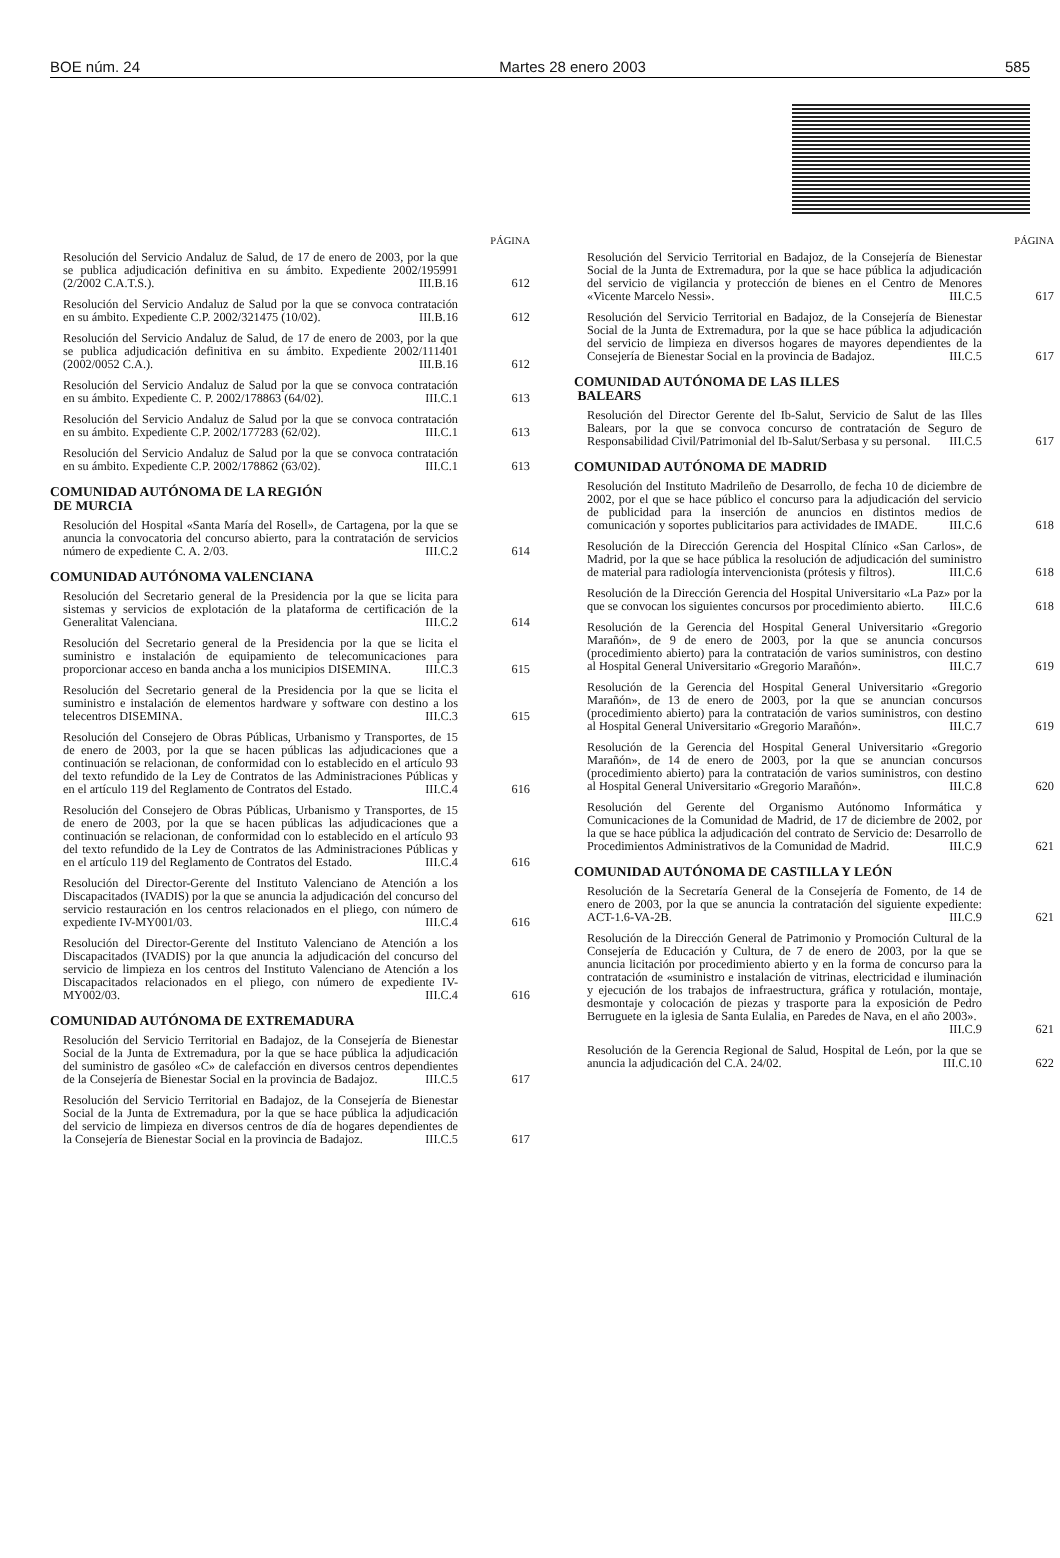BOE núm. 24 Martes 28 enero 2003 585
PÁGINA
Resolución del Servicio Andaluz de Salud, de 17 de enero de 2003, por la que se publica adjudicación definitiva en su ámbito. Expediente 2002/195991 (2/2002 C.A.T.S.). III.B.16
612
Resolución del Servicio Andaluz de Salud por la que se convoca contratación en su ámbito. Expediente C.P. 2002/321475 (10/02). III.B.16
612
Resolución del Servicio Andaluz de Salud, de 17 de enero de 2003, por la que se publica adjudicación definitiva en su ámbito. Expediente 2002/111401 (2002/0052 C.A.). III.B.16
612
Resolución del Servicio Andaluz de Salud por la que se convoca contratación en su ámbito. Expediente C. P. 2002/178863 (64/02). III.C.1
613
Resolución del Servicio Andaluz de Salud por la que se convoca contratación en su ámbito. Expediente C.P. 2002/177283 (62/02). III.C.1
613
Resolución del Servicio Andaluz de Salud por la que se convoca contratación en su ámbito. Expediente C.P. 2002/178862 (63/02). III.C.1
613
COMUNIDAD AUTÓNOMA DE LA REGIÓN
DE MURCIA
Resolución del Hospital «Santa María del Rosell», de Cartagena, por la que se anuncia la convocatoria del concurso abierto, para la contratación de servicios número de expediente C. A. 2/03. III.C.2
614
COMUNIDAD AUTÓNOMA VALENCIANA
Resolución del Secretario general de la Presidencia por la que se licita para sistemas y servicios de explotación de la plataforma de certificación de la Generalitat Valenciana. III.C.2
614
Resolución del Secretario general de la Presidencia por la que se licita el suministro e instalación de equipamiento de telecomunicaciones para proporcionar acceso en banda ancha a los municipios DISEMINA. III.C.3
615
Resolución del Secretario general de la Presidencia por la que se licita el suministro e instalación de elementos hardware y software con destino a los telecentros DISEMINA. III.C.3
615
Resolución del Consejero de Obras Públicas, Urbanismo y Transportes, de 15 de enero de 2003, por la que se hacen públicas las adjudicaciones que a continuación se relacionan, de conformidad con lo establecido en el artículo 93 del texto refundido de la Ley de Contratos de las Administraciones Públicas y en el artículo 119 del Reglamento de Contratos del Estado. III.C.4
616
Resolución del Consejero de Obras Públicas, Urbanismo y Transportes, de 15 de enero de 2003, por la que se hacen públicas las adjudicaciones que a continuación se relacionan, de conformidad con lo establecido en el artículo 93 del texto refundido de la Ley de Contratos de las Administraciones Públicas y en el artículo 119 del Reglamento de Contratos del Estado. III.C.4
616
Resolución del Director-Gerente del Instituto Valenciano de Atención a los Discapacitados (IVADIS) por la que se anuncia la adjudicación del concurso del servicio restauración en los centros relacionados en el pliego, con número de expediente IV-MY001/03. III.C.4
616
Resolución del Director-Gerente del Instituto Valenciano de Atención a los Discapacitados (IVADIS) por la que anuncia la adjudicación del concurso del servicio de limpieza en los centros del Instituto Valenciano de Atención a los Discapacitados relacionados en el pliego, con número de expediente IV-MY002/03. III.C.4
616
COMUNIDAD AUTÓNOMA DE EXTREMADURA
Resolución del Servicio Territorial en Badajoz, de la Consejería de Bienestar Social de la Junta de Extremadura, por la que se hace pública la adjudicación del suministro de gasóleo «C» de calefacción en diversos centros dependientes de la Consejería de Bienestar Social en la provincia de Badajoz. III.C.5
617
Resolución del Servicio Territorial en Badajoz, de la Consejería de Bienestar Social de la Junta de Extremadura, por la que se hace pública la adjudicación del servicio de limpieza en diversos centros de día de hogares dependientes de la Consejería de Bienestar Social en la provincia de Badajoz. III.C.5
617
PÁGINA
Resolución del Servicio Territorial en Badajoz, de la Consejería de Bienestar Social de la Junta de Extremadura, por la que se hace pública la adjudicación del servicio de vigilancia y protección de bienes en el Centro de Menores «Vicente Marcelo Nessi». III.C.5
617
Resolución del Servicio Territorial en Badajoz, de la Consejería de Bienestar Social de la Junta de Extremadura, por la que se hace pública la adjudicación del servicio de limpieza en diversos hogares de mayores dependientes de la Consejería de Bienestar Social en la provincia de Badajoz. III.C.5
617
COMUNIDAD AUTÓNOMA DE LAS ILLES
BALEARS
Resolución del Director Gerente del Ib-Salut, Servicio de Salut de las Illes Balears, por la que se convoca concurso de contratación de Seguro de Responsabilidad Civil/Patrimonial del Ib-Salut/Serbasa y su personal. III.C.5
617
COMUNIDAD AUTÓNOMA DE MADRID
Resolución del Instituto Madrileño de Desarrollo, de fecha 10 de diciembre de 2002, por el que se hace público el concurso para la adjudicación del servicio de publicidad para la inserción de anuncios en distintos medios de comunicación y soportes publicitarios para actividades de IMADE. III.C.6
618
Resolución de la Dirección Gerencia del Hospital Clínico «San Carlos», de Madrid, por la que se hace pública la resolución de adjudicación del suministro de material para radiología intervencionista (prótesis y filtros). III.C.6
618
Resolución de la Dirección Gerencia del Hospital Universitario «La Paz» por la que se convocan los siguientes concursos por procedimiento abierto. III.C.6
618
Resolución de la Gerencia del Hospital General Universitario «Gregorio Marañón», de 9 de enero de 2003, por la que se anuncia concursos (procedimiento abierto) para la contratación de varios suministros, con destino al Hospital General Universitario «Gregorio Marañón». III.C.7
619
Resolución de la Gerencia del Hospital General Universitario «Gregorio Marañón», de 13 de enero de 2003, por la que se anuncian concursos (procedimiento abierto) para la contratación de varios suministros, con destino al Hospital General Universitario «Gregorio Marañón». III.C.7
619
Resolución de la Gerencia del Hospital General Universitario «Gregorio Marañón», de 14 de enero de 2003, por la que se anuncian concursos (procedimiento abierto) para la contratación de varios suministros, con destino al Hospital General Universitario «Gregorio Marañón». III.C.8
620
Resolución del Gerente del Organismo Autónomo Informática y Comunicaciones de la Comunidad de Madrid, de 17 de diciembre de 2002, por la que se hace pública la adjudicación del contrato de Servicio de: Desarrollo de Procedimientos Administrativos de la Comunidad de Madrid. III.C.9
621
COMUNIDAD AUTÓNOMA DE CASTILLA Y LEÓN
Resolución de la Secretaría General de la Consejería de Fomento, de 14 de enero de 2003, por la que se anuncia la contratación del siguiente expediente: ACT-1.6-VA-2B. III.C.9
621
Resolución de la Dirección General de Patrimonio y Promoción Cultural de la Consejería de Educación y Cultura, de 7 de enero de 2003, por la que se anuncia licitación por procedimiento abierto y en la forma de concurso para la contratación de «suministro e instalación de vitrinas, electricidad e iluminación y ejecución de los trabajos de infraestructura, gráfica y rotulación, montaje, desmontaje y colocación de piezas y trasporte para la exposición de Pedro Berruguete en la iglesia de Santa Eulalia, en Paredes de Nava, en el año 2003». III.C.9
621
Resolución de la Gerencia Regional de Salud, Hospital de León, por la que se anuncia la adjudicación del C.A. 24/02. III.C.10
622